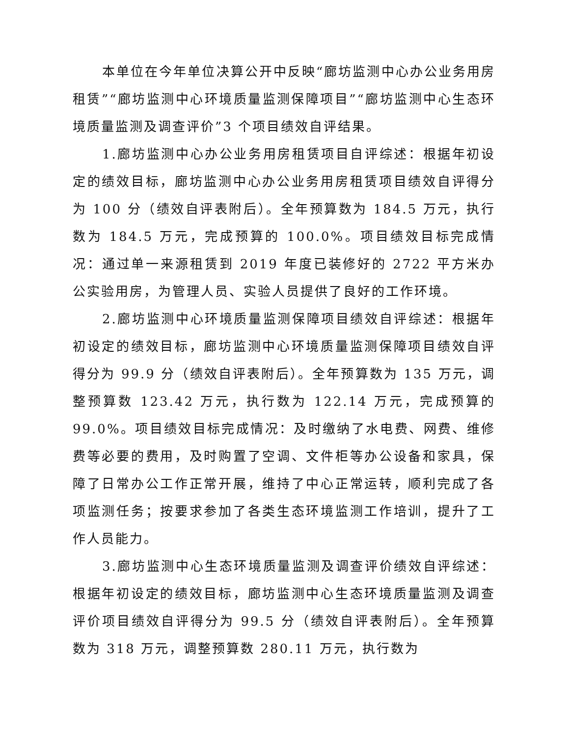本单位在今年单位决算公开中反映“廊坊监测中心办公业务用房租赁”“廊坊监测中心环境质量监测保障项目”“廊坊监测中心生态环境质量监测及调查评价”3 个项目绩效自评结果。
1.廊坊监测中心办公业务用房租赁项目自评综述：根据年初设定的绩效目标，廊坊监测中心办公业务用房租赁项目绩效自评得分为 100 分（绩效自评表附后）。全年预算数为 184.5 万元，执行数为 184.5 万元，完成预算的 100.0%。项目绩效目标完成情况：通过单一来源租赁到 2019 年度已装修好的 2722 平方米办公实验用房，为管理人员、实验人员提供了良好的工作环境。
2.廊坊监测中心环境质量监测保障项目绩效自评综述：根据年初设定的绩效目标，廊坊监测中心环境质量监测保障项目绩效自评得分为 99.9 分（绩效自评表附后）。全年预算数为 135 万元，调整预算数 123.42 万元，执行数为 122.14 万元，完成预算的 99.0%。项目绩效目标完成情况：及时缴纳了水电费、网费、维修费等必要的费用，及时购置了空调、文件柜等办公设备和家具，保障了日常办公工作正常开展，维持了中心正常运转，顺利完成了各项监测任务；按要求参加了各类生态环境监测工作培训，提升了工作人员能力。
3.廊坊监测中心生态环境质量监测及调查评价绩效自评综述：根据年初设定的绩效目标，廊坊监测中心生态环境质量监测及调查评价项目绩效自评得分为 99.5 分（绩效自评表附后）。全年预算数为 318 万元，调整预算数 280.11 万元，执行数为